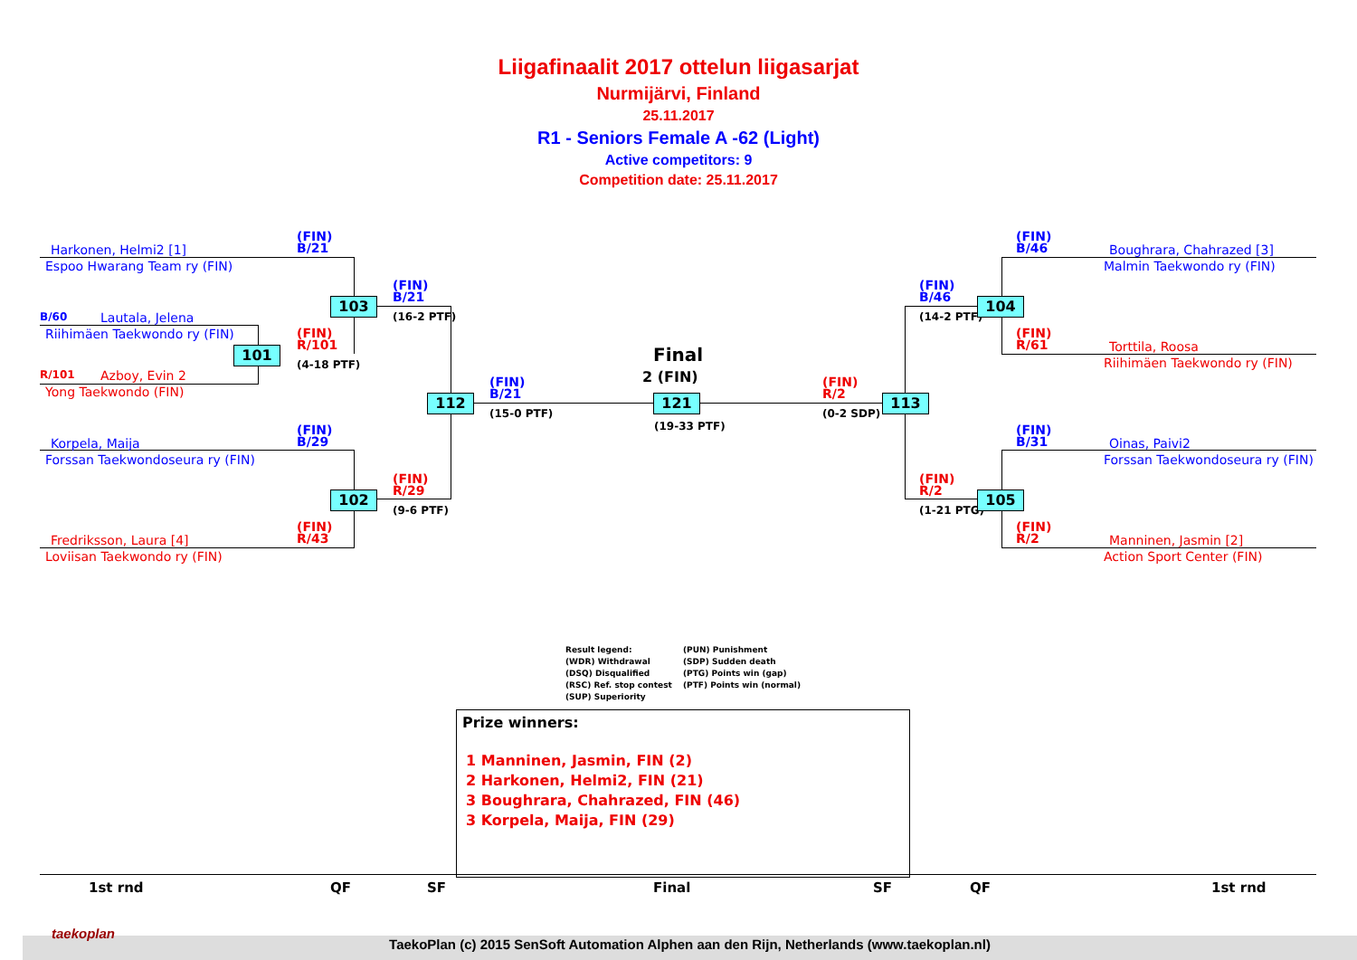Liigafinaalit 2017 ottelun liigasarjat
Nurmijärvi, Finland
25.11.2017
R1 - Seniors Female A -62 (Light)
Active competitors: 9
Competition date: 25.11.2017
Harkonen, Helmi2 [1]
Espoo Hwarang Team ry (FIN)
(FIN)
B/21
B/60 Lautala, Jelena
Riihimäen Taekwondo ry (FIN)
103
(FIN)
B/21
(16-2 PTF)
101
(FIN)
R/101
(4-18 PTF)
R/101 Azboy, Evin 2
Yong Taekwondo (FIN)
112
(FIN)
B/21
(15-0 PTF)
Final
2 (FIN)
121
(19-33 PTF)
(FIN)
R/2
(0-2 SDP)
113
Korpela, Maija
Forssan Taekwondoseura ry (FIN)
(FIN)
B/29
(FIN)
R/29
102
(9-6 PTF)
(FIN)
R/43
Fredriksson, Laura [4]
Loviisan Taekwondo ry (FIN)
(FIN)
B/46
Boughrara, Chahrazed [3]
Malmin Taekwondo ry (FIN)
(FIN)
B/46
(14-2 PTF)
104
(FIN)
R/61
Torttila, Roosa
Riihimäen Taekwondo ry (FIN)
(FIN)
B/31
Oinas, Paivi2
Forssan Taekwondoseura ry (FIN)
(FIN)
R/2
(1-21 PTG)
105
(FIN)
R/2
Manninen, Jasmin [2]
Action Sport Center (FIN)
Result legend:
(PUN) Punishment
(WDR) Withdrawal
(SDP) Sudden death
(DSQ) Disqualified
(PTG) Points win (gap)
(RSC) Ref. stop contest
(PTF) Points win (normal)
(SUP) Superiority
Prize winners:
1 Manninen, Jasmin, FIN (2)
2 Harkonen, Helmi2, FIN (21)
3 Boughrara, Chahrazed, FIN (46)
3 Korpela, Maija, FIN (29)
1st rnd QF SF Final SF QF 1st rnd
taekoplan
TaekoPlan (c) 2015 SenSoft Automation Alphen aan den Rijn, Netherlands (www.taekoplan.nl)